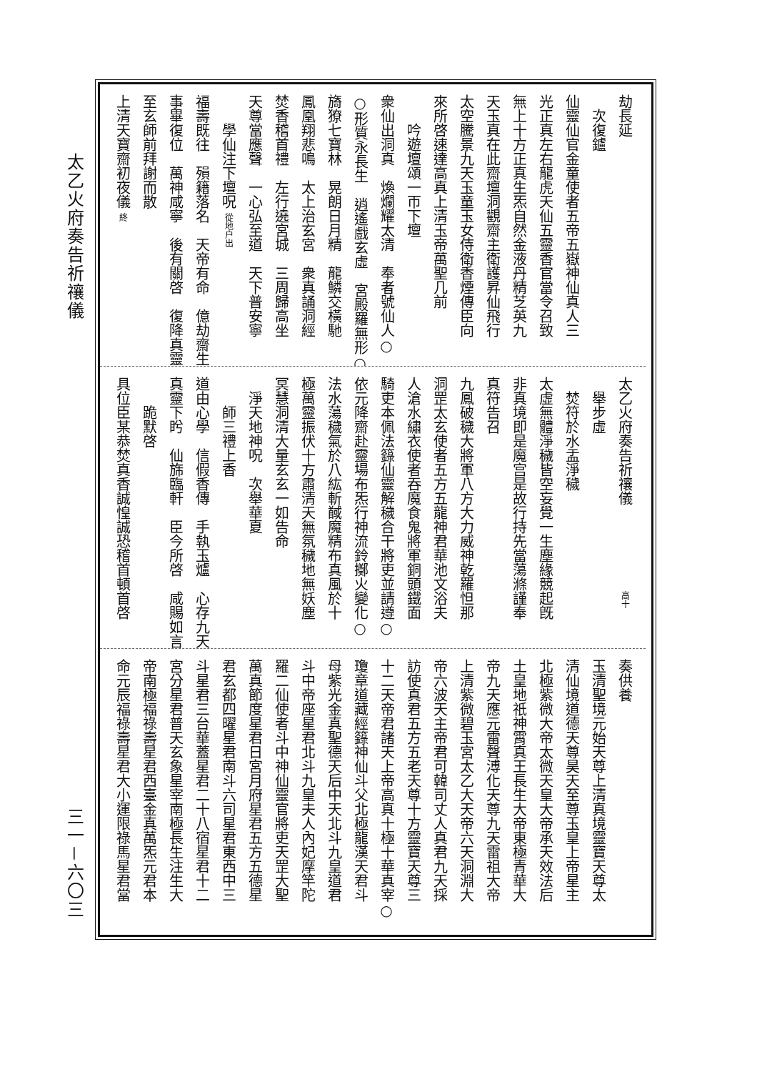太乙火府奏告祈禳儀
劫長延
次復鑪
仙靈仙官金童使者五帝五嶽神仙真人三
光正真左右龍虎天仙五靈香官當令召致
無上十方正真生炁自然金液丹精芝英九
天玉真在此齋壇洞觀齋主衛護昇仙飛行
太空騰景九天玉童玉女侍衛香煙傳臣向
來所啓速達高真上清玉帝萬聖几前
吟遊壇頌一帀下壇
衆仙出洞真　煥爛耀太清　奉者號仙人○
○形質永長生　逍遙戲玄虛　宮殿羅無形○
旖獠七寶林　晃朗日月精　龍鱗交橫馳
鳳凰翔悲鳴　太上治玄宮　衆真誦洞經
焚香稽首禮　左行遶宮城　三周歸高坐
天尊當應聲　一心弘至道　天下普安寧
學仙注下壇呪 從地户出
福壽既往　殞籍落名　天帝有命　億劫齋生
事畢復位　萬神咸寧　後有關啓　復降真靈
至玄師前拜謝而散
上清天寶齋初夜儀 終
太乙火府奏告祈禳儀　　　　　　高十
舉步虛
焚符於水盂淨穢
太虛無體淨穢皆空妄覺一生塵緣競起旣
非真境即是魔宫是故行持先當蕩滌謹奉
真符告召
九鳳破穢大將軍八方大力威神乾羅怛那
洞罡太玄使者五方五龍神君華池文浴夫
人滄水繡衣使者吞魔食鬼將軍銅頭鐵面
騎吏本佩法籙仙靈解穢合干將吏並請遵○
依元降齋赴靈場布炁行神流鈴擲火變化○
法水蕩穢氣於八紘斬馘魔精布真風於十
極萬靈振伏十方肅清天無氛穢地無妖塵
冥慧洞清大量玄玄一如告命
淨天地神呪　次舉華夏
師三禮上香
道由心學　信假香傳　手執玉爐　心存九天
真靈下盻　仙旆臨軒　臣今所啓　咸賜如言
跪默啓
具位臣某恭焚真香誠惶誠恐稽首頓首啓
奏供養
玉清聖境元始天尊上清真境靈寶天尊太
清仙境道德天尊昊天至尊玉皇上帝星主
北極紫微大帝太微天皇大帝承天效法后
土皇地祇神霄真王長生大帝東極青華大
帝九天應元雷聲溥化天尊九天雷祖大帝
上清紫微碧玉宮太乙大天帝六天洞淵大
帝六波天主帝君可韓司丈人真君九天採
訪使真君五方五老天尊十方靈寶天尊三
十二天帝君諸天上帝高真十極十華真宰○
瓊章道藏經籙神仙斗父北極龍漢天君斗
母紫光金真聖德天后中天北斗九皇道君
斗中帝座星君北斗九皇夫人內妃摩竿陀
羅二仙使者斗中神仙靈官將吏天罡大聖
萬真節度星君日宮月府星君五方五德星
君玄都四曜星君南斗六司星君東西中三
斗星君三台華蓋星君二十八宿星君十二
宮分星君普天玄象星宰南極長生注生大
帝南極福祿壽星君西臺金真萬炁元君本
命元辰福祿壽星君大小運限祿馬星君當
三一－六〇三